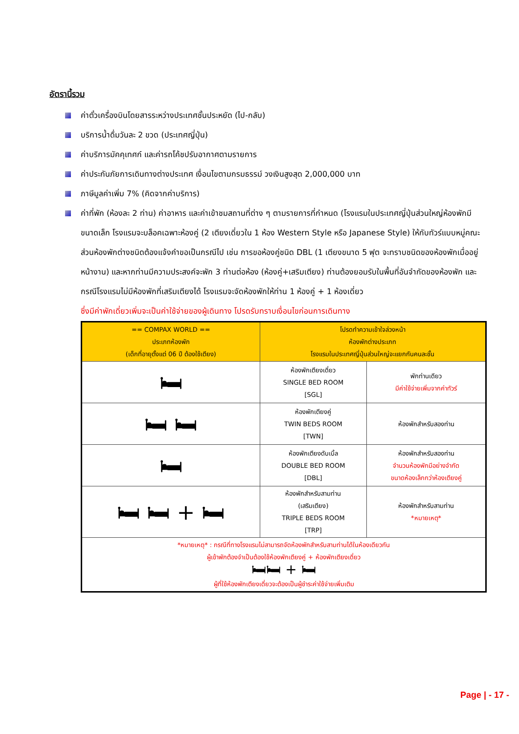อัตรานี้รวม
ค่าตั๋วเครื่องบินโดยสารระหว่างประเทศชั้นประหยัด (ไป-กลับ)
บริการน้ำดื่มวันละ 2 ขวด (ประเทศญี่ปุ่น)
ค่าบริการมัคคุเทศก์ และค่ารถโค้ชปรับอากาศตามรายการ
ค่าประกันภัยการเดินทางต่างประเทศ เงื่อนไขตามกรมธรรม์ วงเงินสูงสุด 2,000,000 บาท
ภาษีมูลค่าเพิ่ม 7% (คิดจากค่าบริการ)
ค่าที่พัก (ห้องละ 2 ท่าน) ค่าอาหาร และค่าเข้าชมสถานที่ต่าง ๆ ตามรายการที่กำหนด (โรงแรมในประเทศญี่ปุ่นส่วนใหญ่ห้องพักมีขนาดเล็ก โรงแรมจะบล็อคเฉพาะห้องคู่ (2 เตียงเดี่ยวใน 1 ห้อง Western Style หรือ Japanese Style) ให้กับทัวร์แบบหมู่คณะ ส่วนห้องพักต่างชนิดต้องแจ้งคำขอเป็นกรณีไป เช่น การขอห้องคู่ชนิด DBL (1 เตียงขนาด 5 ฟุต จะทราบชนิดของห้องพักเมื่ออยู่หน้างาน) และหากท่านมีความประสงค์จะพัก 3 ท่านต่อห้อง (ห้องคู่+เสริมเตียง) ท่านต้องยอมรับในพื้นที่อันจำกัดของห้องพัก และกรณีโรงแรมไม่มีห้องพักที่เสริมเตียงได้ โรงแรมจะจัดห้องพักให้ท่าน 1 ห้องคู่ + 1 ห้องเดี่ยว
ซึ่งมีค่าพักเดี่ยวเพิ่มจะเป็นค่าใช้จ่ายของผู้เดินทาง โปรดรับทราบเงื่อนไขก่อนการเดินทาง
| == COMPAX WORLD == ประเภทห้องพัก (เด็กที่อายุตั้งแต่ 06 ปี ต้องใช้เตียง) | โปรดทำความเข้าใจล่วงหน้า ห้องพักต่างประเภท โรงแรมในประเทศญี่ปุ่นส่วนใหญ่จะแยกกันคนละชั้น | |
| --- | --- | --- |
| 🛏 | ห้องพักเตียงเดี่ยว SINGLE BED ROOM [SGL] | พักท่านเดียว มีค่าใช้จ่ายเพิ่มจากค่าทัวร์ |
| 🛏 🛏 | ห้องพักเตียงคู่ TWIN BEDS ROOM [TWN] | ห้องพักสำหรับสองท่าน |
| 🛏 | ห้องพักเตียงดับเบิ้ล DOUBLE BED ROOM [DBL] | ห้องพักสำหรับสองท่าน จำนวนห้องพักมีอย่างจำกัด ขนาดห้องเล็กกว่าห้องเตียงคู่ |
| 🛏 🛏 + 🛏 | ห้องพักสำหรับสามท่าน (เสริมเตียง) TRIPLE BEDS ROOM [TRP] | ห้องพักสำหรับสามท่าน *หมายเหตุ* |
| *หมายเหตุ* : กรณีที่ทางโรงแรมไม่สามารถจัดห้องพักสำหรับสามท่านได้ในห้องเดียวกัน ผู้เข้าพักต้องจำเป็นต้องใช้ห้องพักเตียงคู่ + ห้องพักเตียงเดี่ยว 🛏🛏 + 🛏 ผู้ที่ใช้ห้องพักเตียงเดี่ยวจะต้องเป็นผู้ชำระค่าใช้จ่ายเพิ่มเติม | | |
Page | - 17 -